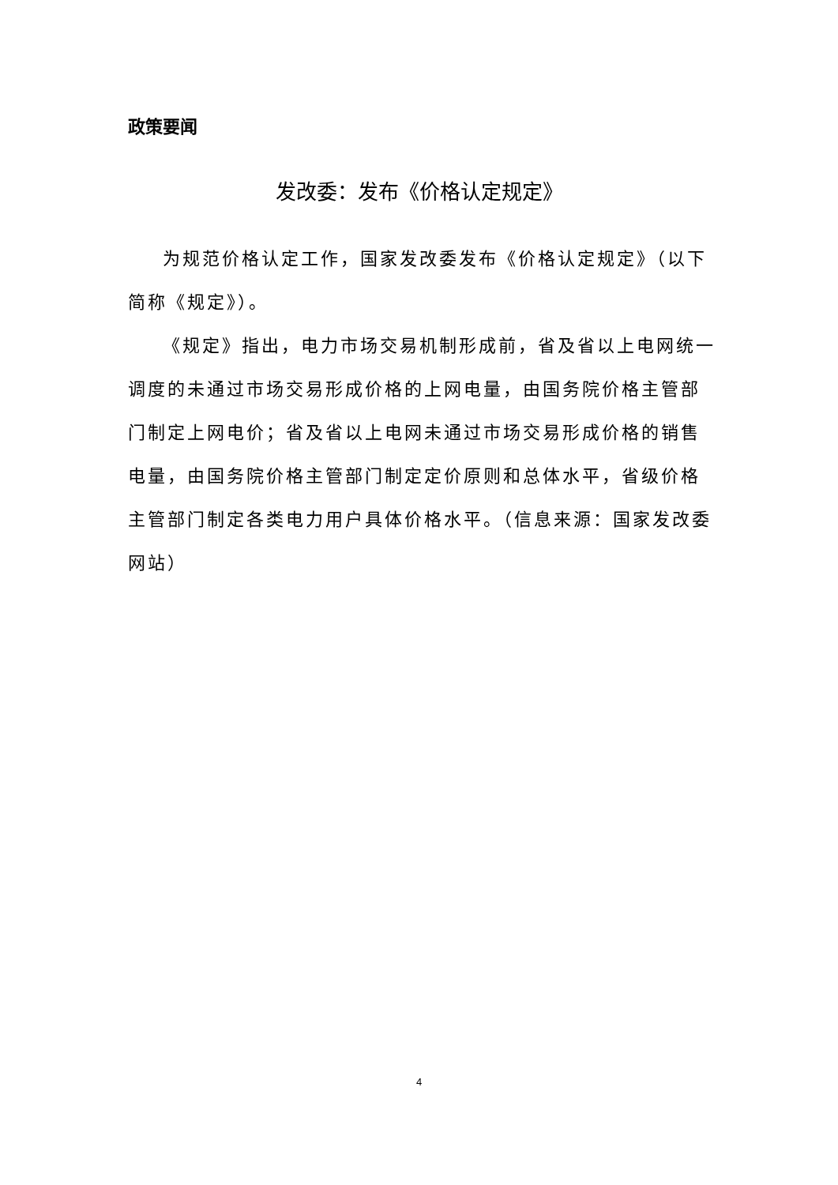政策要闻
发改委：发布《价格认定规定》
为规范价格认定工作，国家发改委发布《价格认定规定》（以下简称《规定》）。
《规定》指出，电力市场交易机制形成前，省及省以上电网统一调度的未通过市场交易形成价格的上网电量，由国务院价格主管部门制定上网电价；省及省以上电网未通过市场交易形成价格的销售电量，由国务院价格主管部门制定定价原则和总体水平，省级价格主管部门制定各类电力用户具体价格水平。（信息来源：国家发改委网站）
4